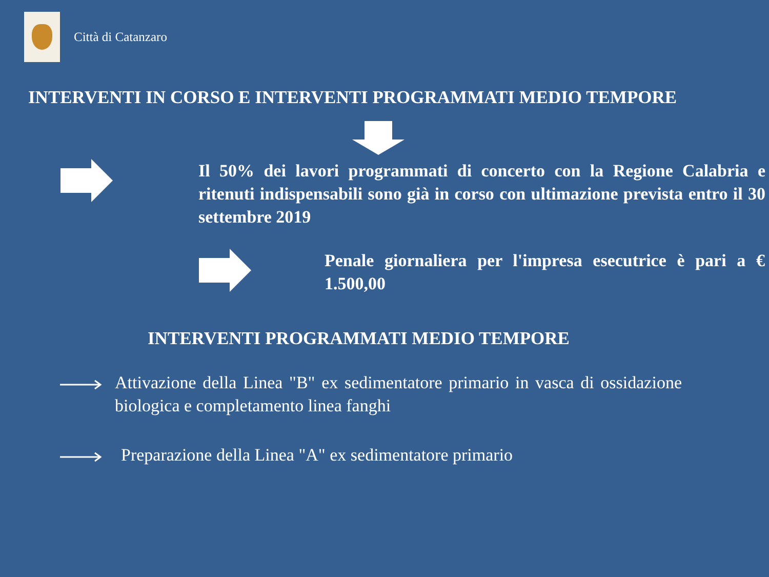Città di Catanzaro
INTERVENTI IN CORSO E INTERVENTI PROGRAMMATI MEDIO TEMPORE
Il 50% dei lavori programmati di concerto con la Regione Calabria e ritenuti indispensabili sono già in corso con ultimazione prevista entro il 30 settembre 2019
Penale giornaliera per l'impresa esecutrice è pari a € 1.500,00
INTERVENTI PROGRAMMATI MEDIO TEMPORE
Attivazione della Linea "B" ex sedimentatore primario in vasca di ossidazione biologica e completamento linea fanghi
Preparazione della Linea "A" ex sedimentatore primario